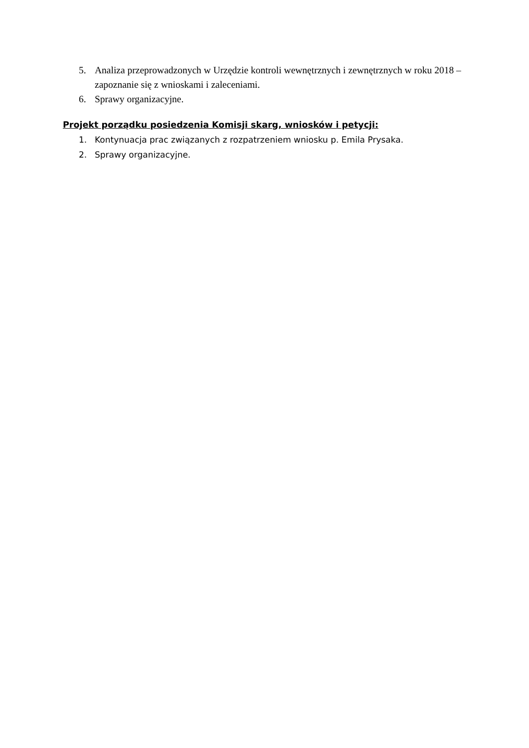5. Analiza przeprowadzonych w Urzędzie kontroli wewnętrznych i zewnętrznych w roku 2018 – zapoznanie się z wnioskami i zaleceniami.
6. Sprawy organizacyjne.
Projekt porządku posiedzenia Komisji skarg, wniosków i petycji:
1. Kontynuacja prac związanych z rozpatrzeniem wniosku p. Emila Prysaka.
2. Sprawy organizacyjne.